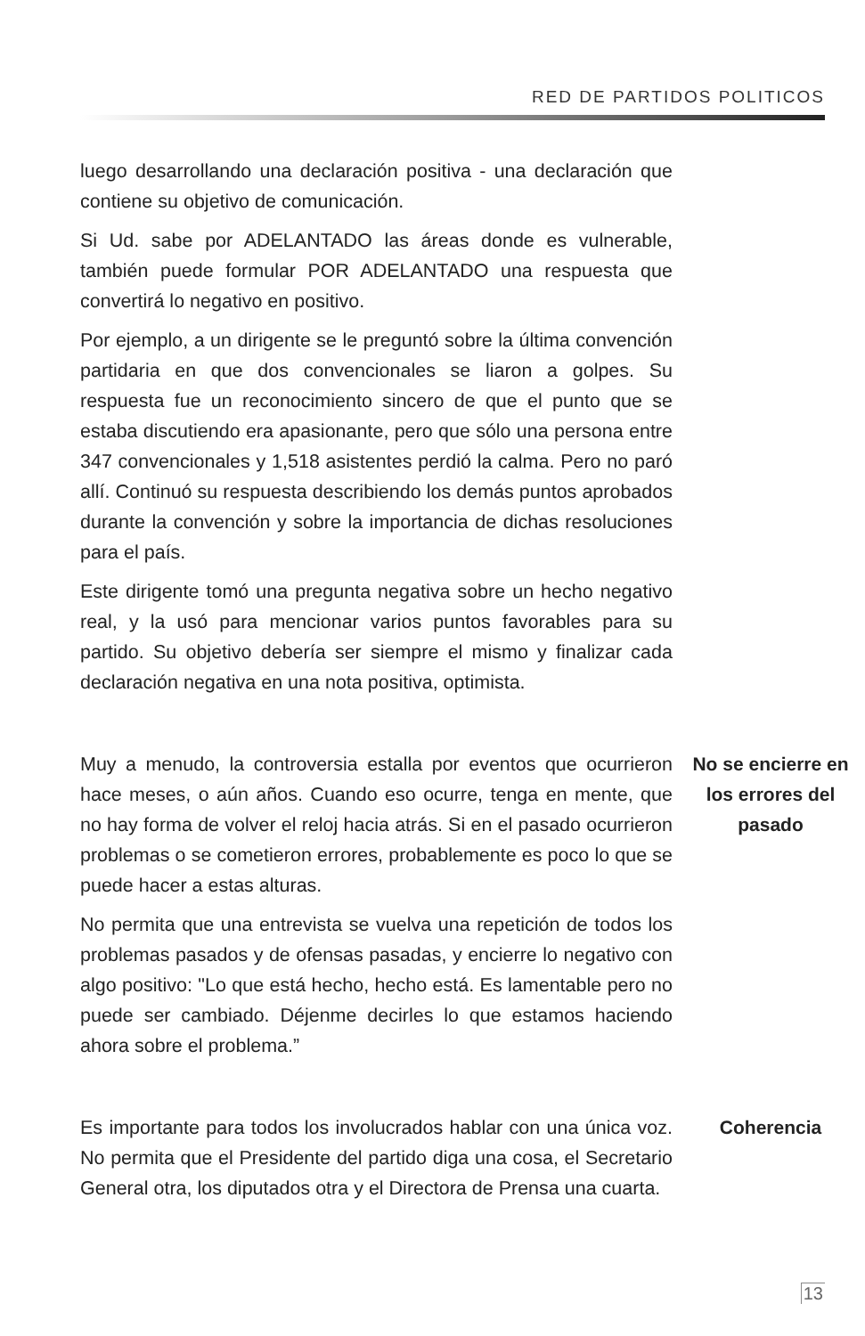RED DE PARTIDOS POLITICOS
luego desarrollando una declaración positiva - una declaración que contiene su objetivo de comunicación.
Si Ud. sabe por ADELANTADO las áreas donde es vulnerable, también puede formular POR ADELANTADO una respuesta que convertirá lo negativo en positivo.
Por ejemplo, a un dirigente se le preguntó sobre la última convención partidaria en que dos convencionales se liaron a golpes. Su respuesta fue un reconocimiento sincero de que el punto que se estaba discutiendo era apasionante, pero que sólo una persona entre 347 convencionales y 1,518 asistentes perdió la calma. Pero no paró allí. Continuó su respuesta describiendo los demás puntos aprobados durante la convención y sobre la importancia de dichas resoluciones para el país.
Este dirigente tomó una pregunta negativa sobre un hecho negativo real, y la usó para mencionar varios puntos favorables para su partido. Su objetivo debería ser siempre el mismo y finalizar cada declaración negativa en una nota positiva, optimista.
Muy a menudo, la controversia estalla por eventos que ocurrieron hace meses, o aún años. Cuando eso ocurre, tenga en mente, que no hay forma de volver el reloj hacia atrás. Si en el pasado ocurrieron problemas o se cometieron errores, probablemente es poco lo que se puede hacer a estas alturas.
No permita que una entrevista se vuelva una repetición de todos los problemas pasados y de ofensas pasadas, y encierre lo negativo con algo positivo: "Lo que está hecho, hecho está. Es lamentable pero no puede ser cambiado. Déjenme decirles lo que estamos haciendo ahora sobre el problema.”
No se encierre en los errores del pasado
Es importante para todos los involucrados hablar con una única voz. No permita que el Presidente del partido diga una cosa, el Secretario General otra, los diputados otra y el Directora de Prensa una cuarta.
Coherencia
13